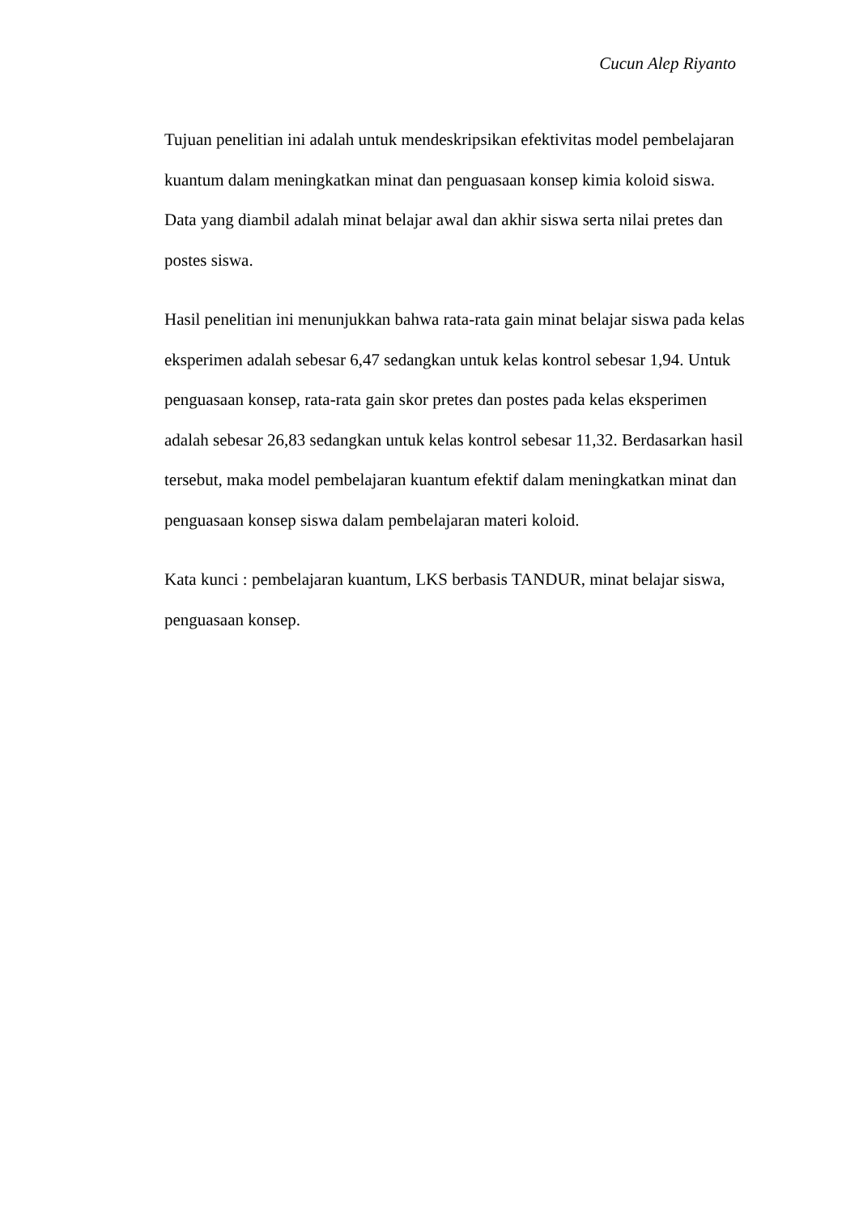Cucun Alep Riyanto
Tujuan penelitian ini adalah untuk mendeskripsikan efektivitas model pembelajaran kuantum dalam meningkatkan minat dan penguasaan konsep kimia koloid siswa. Data yang diambil adalah minat belajar awal dan akhir siswa serta nilai pretes dan postes siswa.
Hasil penelitian ini menunjukkan bahwa rata-rata gain minat belajar siswa pada kelas eksperimen adalah sebesar 6,47 sedangkan untuk kelas kontrol sebesar 1,94. Untuk penguasaan konsep, rata-rata gain skor pretes dan postes pada kelas eksperimen adalah sebesar 26,83 sedangkan untuk kelas kontrol sebesar 11,32. Berdasarkan hasil tersebut, maka model pembelajaran kuantum efektif dalam meningkatkan minat dan penguasaan konsep siswa dalam pembelajaran materi koloid.
Kata kunci : pembelajaran kuantum, LKS berbasis TANDUR, minat belajar siswa, penguasaan konsep.